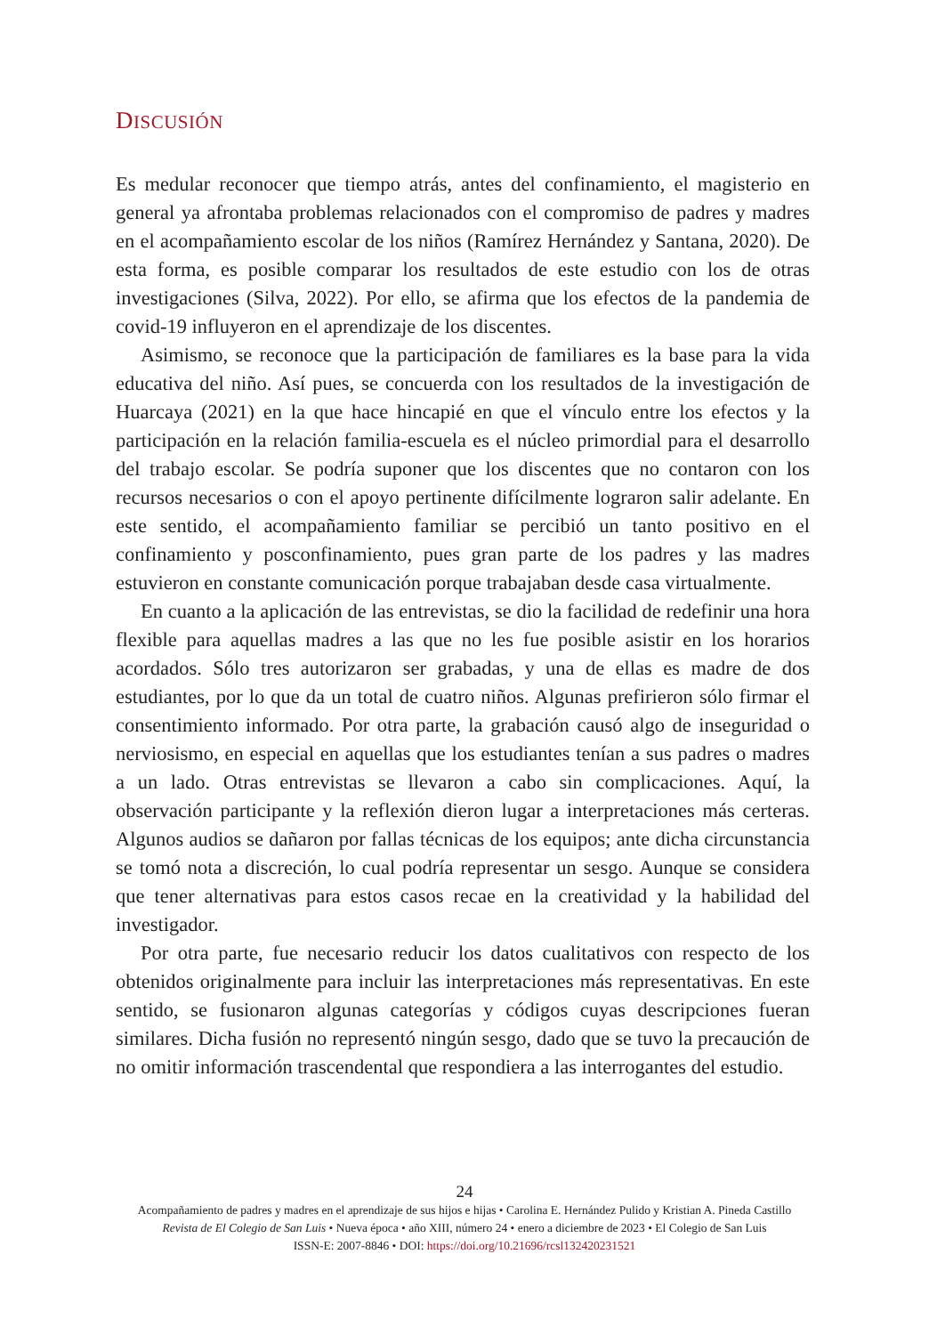DISCUSIÓN
Es medular reconocer que tiempo atrás, antes del confinamiento, el magisterio en general ya afrontaba problemas relacionados con el compromiso de padres y madres en el acompañamiento escolar de los niños (Ramírez Hernández y Santana, 2020). De esta forma, es posible comparar los resultados de este estudio con los de otras investigaciones (Silva, 2022). Por ello, se afirma que los efectos de la pandemia de covid-19 influyeron en el aprendizaje de los discentes.
Asimismo, se reconoce que la participación de familiares es la base para la vida educativa del niño. Así pues, se concuerda con los resultados de la investigación de Huarcaya (2021) en la que hace hincapié en que el vínculo entre los efectos y la participación en la relación familia-escuela es el núcleo primordial para el desarrollo del trabajo escolar. Se podría suponer que los discentes que no contaron con los recursos necesarios o con el apoyo pertinente difícilmente lograron salir adelante. En este sentido, el acompañamiento familiar se percibió un tanto positivo en el confinamiento y posconfinamiento, pues gran parte de los padres y las madres estuvieron en constante comunicación porque trabajaban desde casa virtualmente.
En cuanto a la aplicación de las entrevistas, se dio la facilidad de redefinir una hora flexible para aquellas madres a las que no les fue posible asistir en los horarios acordados. Sólo tres autorizaron ser grabadas, y una de ellas es madre de dos estudiantes, por lo que da un total de cuatro niños. Algunas prefirieron sólo firmar el consentimiento informado. Por otra parte, la grabación causó algo de inseguridad o nerviosismo, en especial en aquellas que los estudiantes tenían a sus padres o madres a un lado. Otras entrevistas se llevaron a cabo sin complicaciones. Aquí, la observación participante y la reflexión dieron lugar a interpretaciones más certeras. Algunos audios se dañaron por fallas técnicas de los equipos; ante dicha circunstancia se tomó nota a discreción, lo cual podría representar un sesgo. Aunque se considera que tener alternativas para estos casos recae en la creatividad y la habilidad del investigador.
Por otra parte, fue necesario reducir los datos cualitativos con respecto de los obtenidos originalmente para incluir las interpretaciones más representativas. En este sentido, se fusionaron algunas categorías y códigos cuyas descripciones fueran similares. Dicha fusión no representó ningún sesgo, dado que se tuvo la precaución de no omitir información trascendental que respondiera a las interrogantes del estudio.
24
Acompañamiento de padres y madres en el aprendizaje de sus hijos e hijas • Carolina E. Hernández Pulido y Kristian A. Pineda Castillo
Revista de El Colegio de San Luis • Nueva época • año XIII, número 24 • enero a diciembre de 2023 • El Colegio de San Luis
ISSN-E: 2007-8846 • DOI: https://doi.org/10.21696/rcsl132420231521